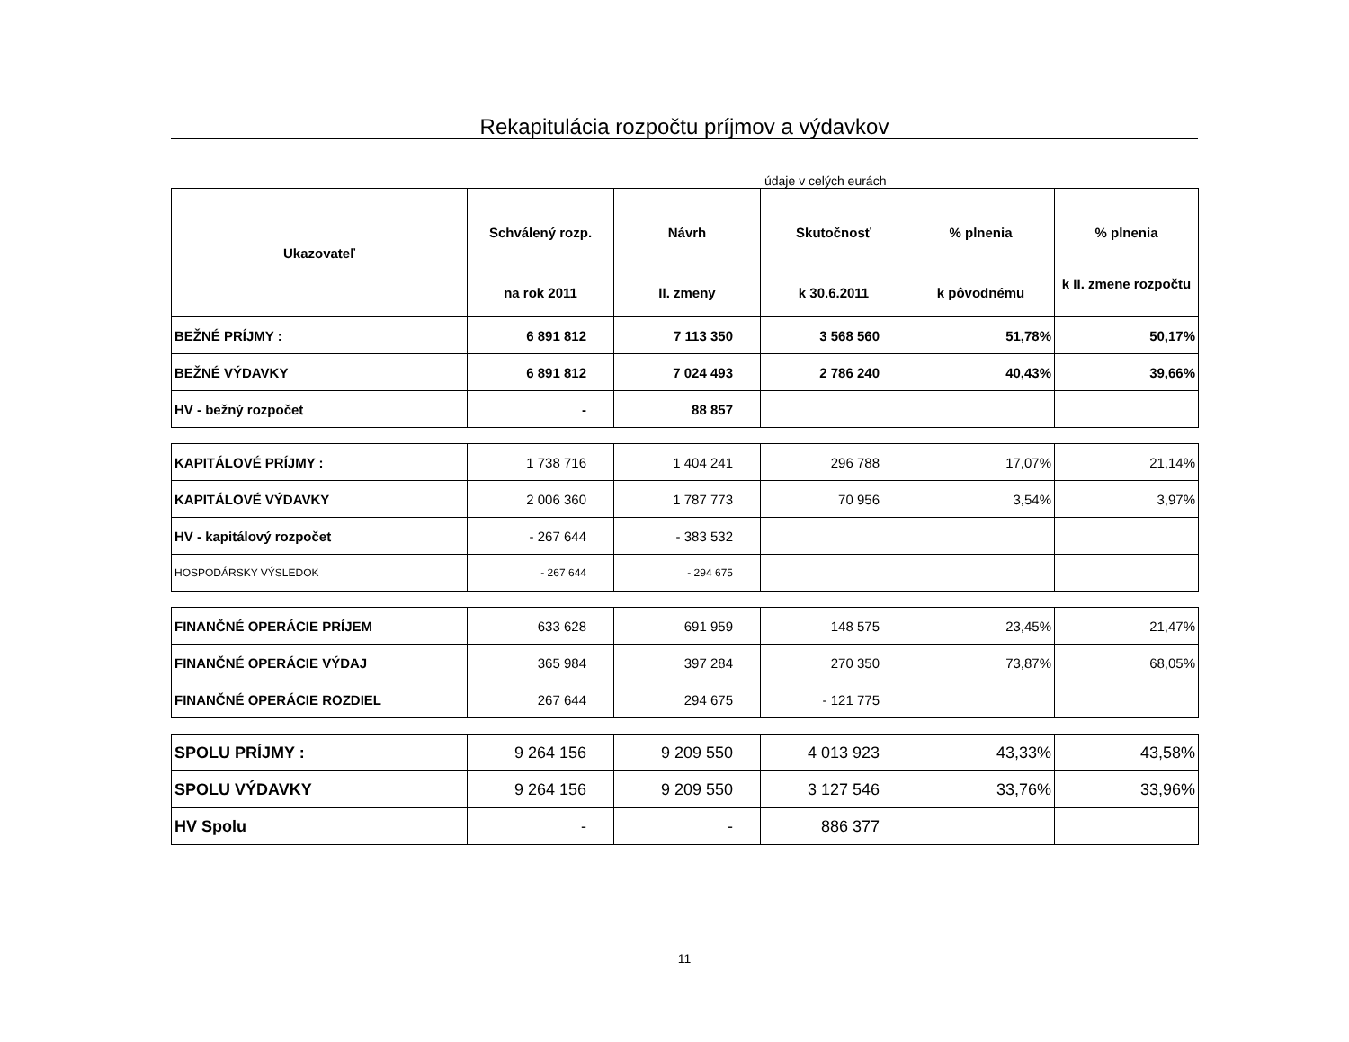Rekapitulácia rozpočtu príjmov a výdavkov
údaje v celých eurách
| Ukazovateľ | Schválený rozp. na rok 2011 | Návrh II. zmeny | Skutočnosť k 30.6.2011 | % plnenia k pôvodnému | % plnenia k II. zmene rozpočtu |
| --- | --- | --- | --- | --- | --- |
| BEŽNÉ PRÍJMY : | 6 891 812 | 7 113 350 | 3 568 560 | 51,78% | 50,17% |
| BEŽNÉ VÝDAVKY | 6 891 812 | 7 024 493 | 2 786 240 | 40,43% | 39,66% |
| HV - bežný rozpočet | - | 88 857 | | | |
| KAPITÁLOVÉ PRÍJMY : | 1 738 716 | 1 404 241 | 296 788 | 17,07% | 21,14% |
| KAPITÁLOVÉ VÝDAVKY | 2 006 360 | 1 787 773 | 70 956 | 3,54% | 3,97% |
| HV - kapitálový rozpočet | - 267 644 | - 383 532 | | | |
| HOSPODÁRSKY VÝSLEDOK | - 267 644 | - 294 675 | | | |
| FINANČNÉ OPERÁCIE PRÍJEM | 633 628 | 691 959 | 148 575 | 23,45% | 21,47% |
| FINANČNÉ OPERÁCIE VÝDAJ | 365 984 | 397 284 | 270 350 | 73,87% | 68,05% |
| FINANČNÉ OPERÁCIE ROZDIEL | 267 644 | 294 675 | - 121 775 | | |
| SPOLU PRÍJMY : | 9 264 156 | 9 209 550 | 4 013 923 | 43,33% | 43,58% |
| SPOLU VÝDAVKY | 9 264 156 | 9 209 550 | 3 127 546 | 33,76% | 33,96% |
| HV Spolu | - | - | 886 377 | | |
11